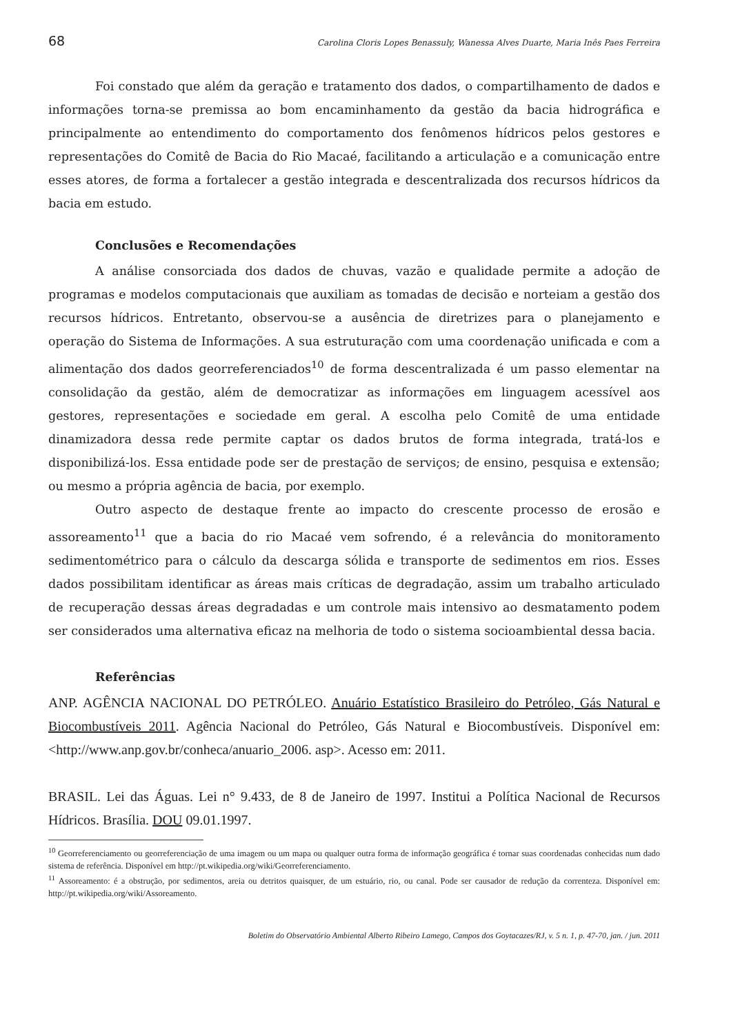68 Carolina Cloris Lopes Benassuly, Wanessa Alves Duarte, Maria Inês Paes Ferreira
Foi constado que além da geração e tratamento dos dados, o compartilhamento de dados e informações torna-se premissa ao bom encaminhamento da gestão da bacia hidrográfica e principalmente ao entendimento do comportamento dos fenômenos hídricos pelos gestores e representações do Comitê de Bacia do Rio Macaé, facilitando a articulação e a comunicação entre esses atores, de forma a fortalecer a gestão integrada e descentralizada dos recursos hídricos da bacia em estudo.
Conclusões e Recomendações
A análise consorciada dos dados de chuvas, vazão e qualidade permite a adoção de programas e modelos computacionais que auxiliam as tomadas de decisão e norteiam a gestão dos recursos hídricos. Entretanto, observou-se a ausência de diretrizes para o planejamento e operação do Sistema de Informações. A sua estruturação com uma coordenação unificada e com a alimentação dos dados georreferenciados<sup>10</sup> de forma descentralizada é um passo elementar na consolidação da gestão, além de democratizar as informações em linguagem acessível aos gestores, representações e sociedade em geral. A escolha pelo Comitê de uma entidade dinamizadora dessa rede permite captar os dados brutos de forma integrada, tratá-los e disponibilizá-los. Essa entidade pode ser de prestação de serviços; de ensino, pesquisa e extensão; ou mesmo a própria agência de bacia, por exemplo.
Outro aspecto de destaque frente ao impacto do crescente processo de erosão e assoreamento<sup>11</sup> que a bacia do rio Macaé vem sofrendo, é a relevância do monitoramento sedimentométrico para o cálculo da descarga sólida e transporte de sedimentos em rios. Esses dados possibilitam identificar as áreas mais críticas de degradação, assim um trabalho articulado de recuperação dessas áreas degradadas e um controle mais intensivo ao desmatamento podem ser considerados uma alternativa eficaz na melhoria de todo o sistema socioambiental dessa bacia.
Referências
ANP. AGÊNCIA NACIONAL DO PETRÓLEO. Anuário Estatístico Brasileiro do Petróleo, Gás Natural e Biocombustíveis 2011. Agência Nacional do Petróleo, Gás Natural e Biocombustíveis. Disponível em: <http://www.anp.gov.br/conheca/anuario_2006. asp>. Acesso em: 2011.
BRASIL. Lei das Águas. Lei n° 9.433, de 8 de Janeiro de 1997. Institui a Política Nacional de Recursos Hídricos. Brasília. DOU 09.01.1997.
<sup>10</sup> Georreferenciamento ou georreferenciação de uma imagem ou um mapa ou qualquer outra forma de informação geográfica é tornar suas coordenadas conhecidas num dado sistema de referência. Disponível em http://pt.wikipedia.org/wiki/Georreferenciamento.
<sup>11</sup> Assoreamento: é a obstrução, por sedimentos, areia ou detritos quaisquer, de um estuário, rio, ou canal. Pode ser causador de redução da correnteza. Disponível em: http://pt.wikipedia.org/wiki/Assoreamento.
Boletim do Observatório Ambiental Alberto Ribeiro Lamego, Campos dos Goytacazes/RJ, v. 5 n. 1, p. 47-70, jan. / jun. 2011